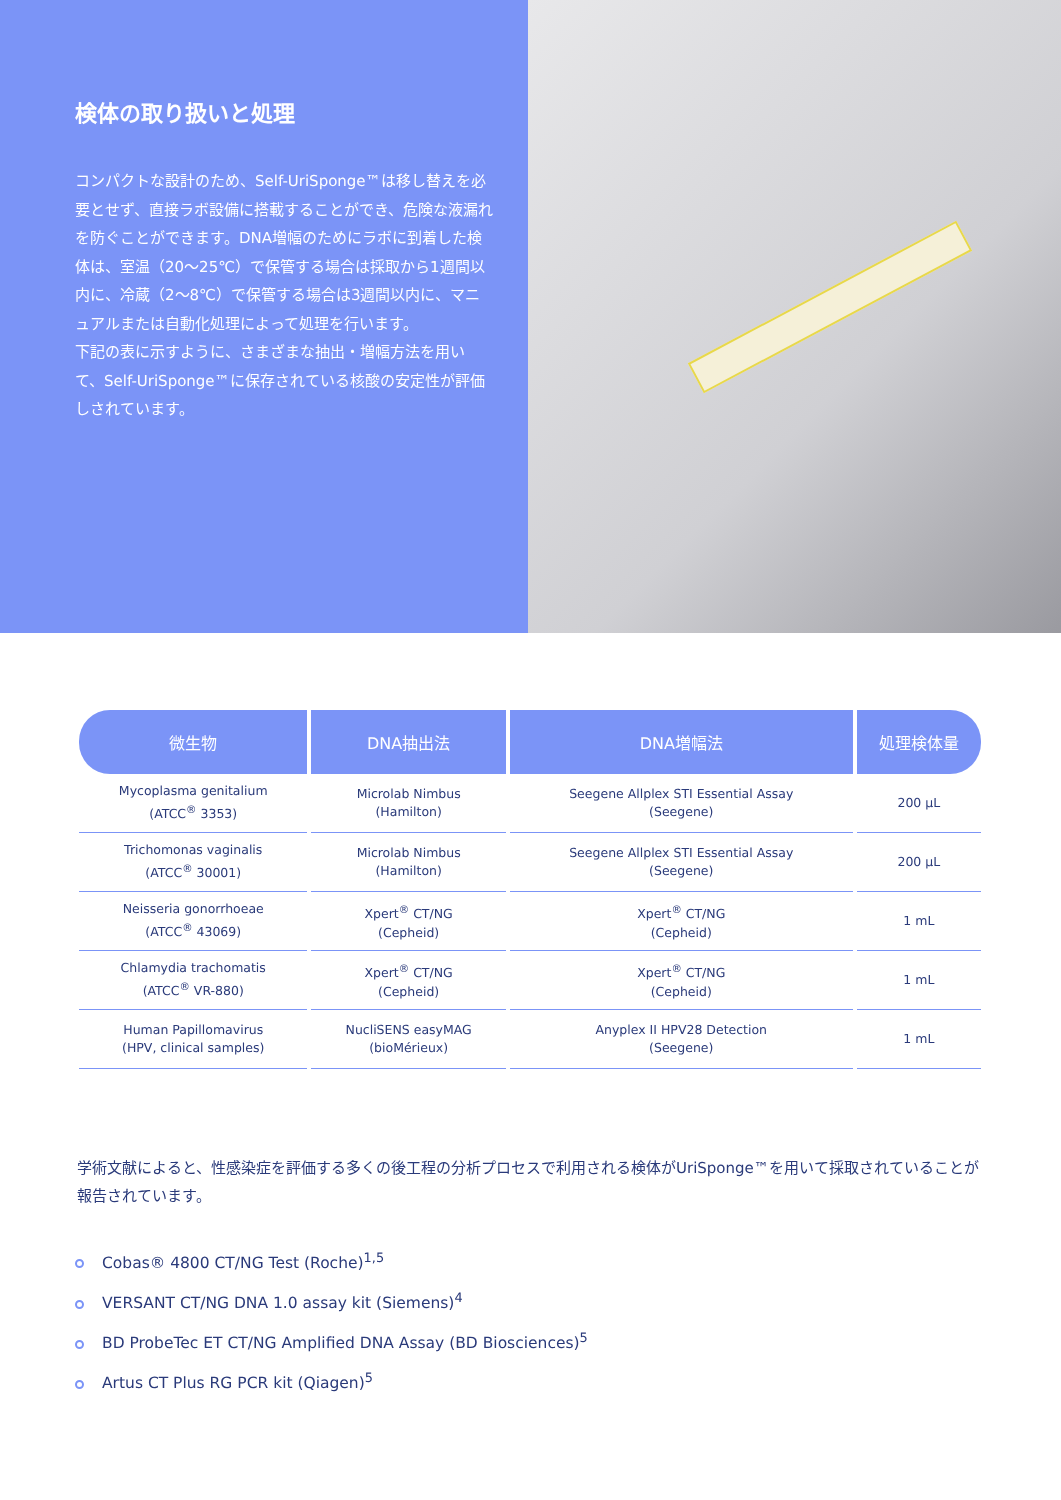検体の取り扱いと処理
コンパクトな設計のため、Self-UriSponge™は移し替えを必要とせず、直接ラボ設備に搭載することができ、危険な液漏れを防ぐことができます。DNA増幅のためにラボに到着した検体は、室温（20～25℃）で保管する場合は採取から1週間以内に、冷蔵（2～8℃）で保管する場合は3週間以内に、マニュアルまたは自動化処理によって処理を行います。
下記の表に示すように、さまざまな抽出・増幅方法を用いて、Self-UriSponge™に保存されている核酸の安定性が評価しされています。
| 微生物 | DNA抽出法 | DNA増幅法 | 処理検体量 |
| --- | --- | --- | --- |
| Mycoplasma genitalium (ATCC<sup>®</sup> 3353) | Microlab Nimbus (Hamilton) | Seegene Allplex STI Essential Assay (Seegene) | 200 µL |
| Trichomonas vaginalis (ATCC<sup>®</sup> 30001) | Microlab Nimbus (Hamilton) | Seegene Allplex STI Essential Assay (Seegene) | 200 µL |
| Neisseria gonorrhoeae (ATCC<sup>®</sup> 43069) | Xpert<sup>®</sup> CT/NG (Cepheid) | Xpert<sup>®</sup> CT/NG (Cepheid) | 1 mL |
| Chlamydia trachomatis (ATCC<sup>®</sup> VR-880) | Xpert<sup>®</sup> CT/NG (Cepheid) | Xpert<sup>®</sup> CT/NG (Cepheid) | 1 mL |
| Human Papillomavirus (HPV, clinical samples) | NucliSENS easyMAG (bioMérieux) | Anyplex II HPV28 Detection (Seegene) | 1 mL |
学術文献によると、性感染症を評価する多くの後工程の分析プロセスで利用される検体がUriSponge™を用いて採取されていることが報告されています。
Cobas® 4800 CT/NG Test (Roche)<sup>1,5</sup>
VERSANT CT/NG DNA 1.0 assay kit (Siemens)<sup>4</sup>
BD ProbeTec ET CT/NG Amplified DNA Assay (BD Biosciences)<sup>5</sup>
Artus CT Plus RG PCR kit (Qiagen)<sup>5</sup>